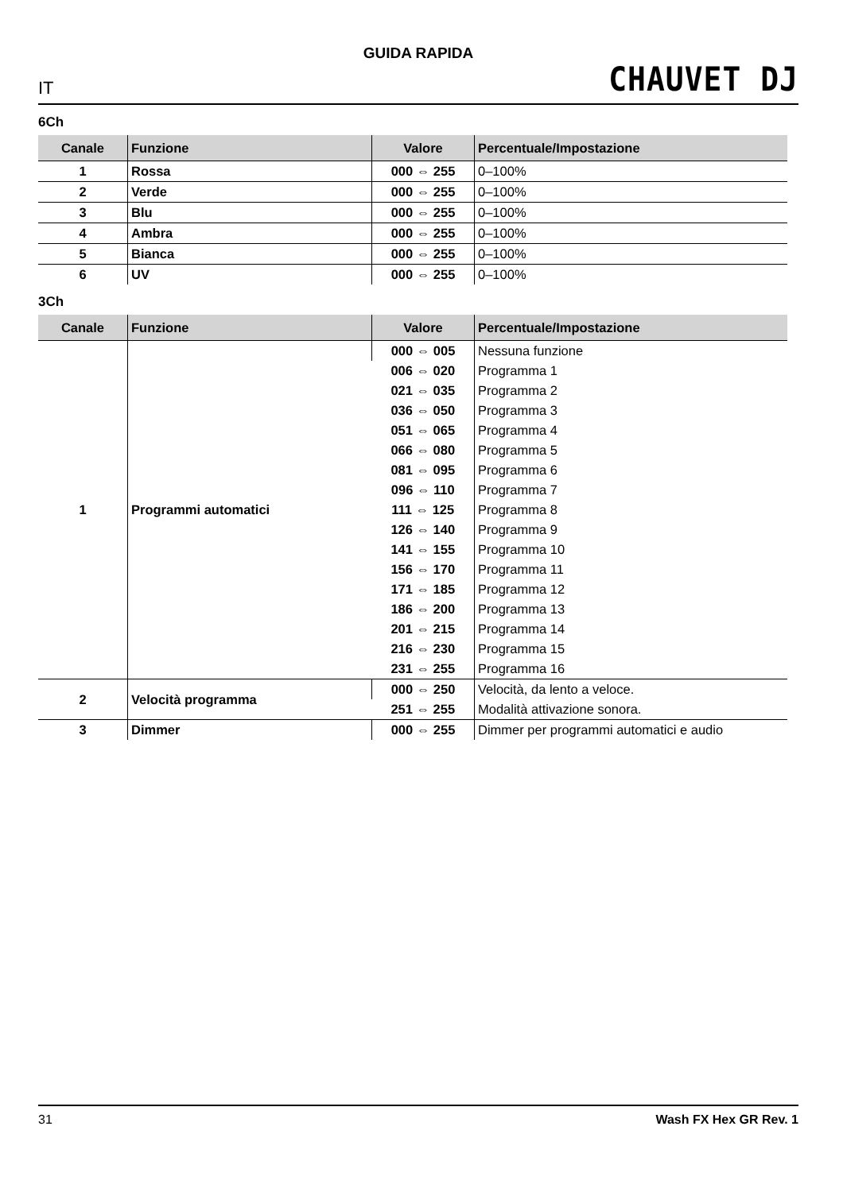GUIDA RAPIDA
IT CHAUVET DJ
6Ch
| Canale | Funzione | Valore | Percentuale/Impostazione |
| --- | --- | --- | --- |
| 1 | Rossa | 000 ⇔ 255 | 0–100% |
| 2 | Verde | 000 ⇔ 255 | 0–100% |
| 3 | Blu | 000 ⇔ 255 | 0–100% |
| 4 | Ambra | 000 ⇔ 255 | 0–100% |
| 5 | Bianca | 000 ⇔ 255 | 0–100% |
| 6 | UV | 000 ⇔ 255 | 0–100% |
3Ch
| Canale | Funzione | Valore | Percentuale/Impostazione |
| --- | --- | --- | --- |
| 1 | Programmi automatici | 000 ⇔ 005 | Nessuna funzione |
| | | 006 ⇔ 020 | Programma 1 |
| | | 021 ⇔ 035 | Programma 2 |
| | | 036 ⇔ 050 | Programma 3 |
| | | 051 ⇔ 065 | Programma 4 |
| | | 066 ⇔ 080 | Programma 5 |
| | | 081 ⇔ 095 | Programma 6 |
| | | 096 ⇔ 110 | Programma 7 |
| | | 111 ⇔ 125 | Programma 8 |
| | | 126 ⇔ 140 | Programma 9 |
| | | 141 ⇔ 155 | Programma 10 |
| | | 156 ⇔ 170 | Programma 11 |
| | | 171 ⇔ 185 | Programma 12 |
| | | 186 ⇔ 200 | Programma 13 |
| | | 201 ⇔ 215 | Programma 14 |
| | | 216 ⇔ 230 | Programma 15 |
| | | 231 ⇔ 255 | Programma 16 |
| 2 | Velocità programma | 000 ⇔ 250 | Velocità, da lento a veloce. |
| | | 251 ⇔ 255 | Modalità attivazione sonora. |
| 3 | Dimmer | 000 ⇔ 255 | Dimmer per programmi automatici e audio |
31 Wash FX Hex GR Rev. 1